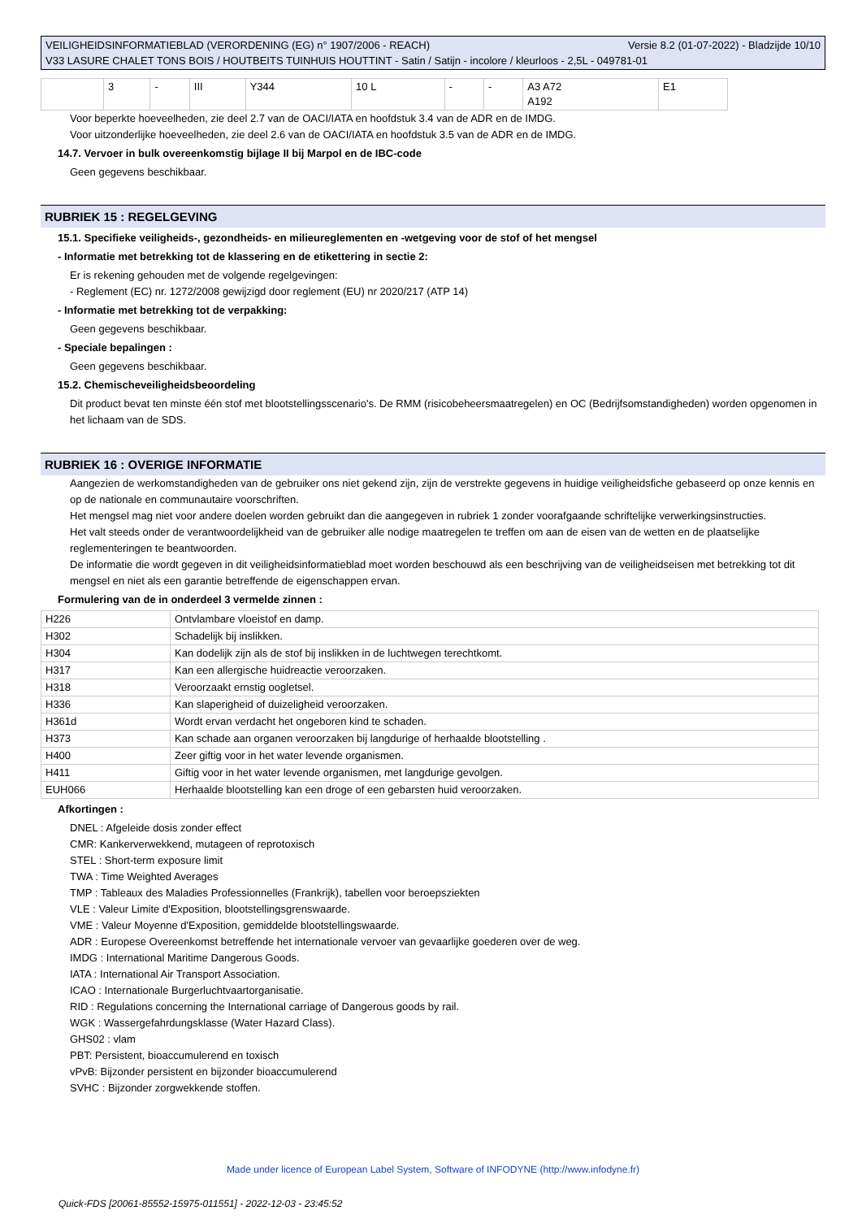VEILIGHEIDSINFORMATIEBLAD (VERORDENING (EG) n° 1907/2006 - REACH) Versie 8.2 (01-07-2022) - Bladzijde 10/10
V33 LASURE CHALET TONS BOIS / HOUTBEITS TUINHUIS HOUTTINT - Satin / Satijn - incolore / kleurloos - 2,5L - 049781-01
| | 3 | - | III | Y344 | 10 L | - | - | A3 A72 A192 | E1 |
Voor beperkte hoeveelheden, zie deel 2.7 van de OACI/IATA en hoofdstuk 3.4 van de ADR en de IMDG.
Voor uitzonderlijke hoeveelheden, zie deel 2.6 van de OACI/IATA en hoofdstuk 3.5 van de ADR en de IMDG.
14.7. Vervoer in bulk overeenkomstig bijlage II bij Marpol en de IBC-code
Geen gegevens beschikbaar.
RUBRIEK 15 : REGELGEVING
15.1. Specifieke veiligheids-, gezondheids- en milieureglementen en -wetgeving voor de stof of het mengsel
- Informatie met betrekking tot de klassering en de etikettering in sectie 2:
Er is rekening gehouden met de volgende regelgevingen:
- Reglement (EC) nr. 1272/2008 gewijzigd door reglement (EU) nr 2020/217 (ATP 14)
- Informatie met betrekking tot de verpakking:
Geen gegevens beschikbaar.
- Speciale bepalingen :
Geen gegevens beschikbaar.
15.2. Chemischeveiligheidsbeoordeling
Dit product bevat ten minste één stof met blootstellingsscenario's. De RMM (risicobeheersmaatregelen) en OC (Bedrijfsomstandigheden) worden opgenomen in het lichaam van de SDS.
RUBRIEK 16 : OVERIGE INFORMATIE
Aangezien de werkomstandigheden van de gebruiker ons niet gekend zijn, zijn de verstrekte gegevens in huidige veiligheidsfiche gebaseerd op onze kennis en op de nationale en communautaire voorschriften.
Het mengsel mag niet voor andere doelen worden gebruikt dan die aangegeven in rubriek 1 zonder voorafgaande schriftelijke verwerkingsinstructies.
Het valt steeds onder de verantwoordelijkheid van de gebruiker alle nodige maatregelen te treffen om aan de eisen van de wetten en de plaatselijke reglementeringen te beantwoorden.
De informatie die wordt gegeven in dit veiligheidsinformatieblad moet worden beschouwd als een beschrijving van de veiligheidseisen met betrekking tot dit mengsel en niet als een garantie betreffende de eigenschappen ervan.
Formulering van de in onderdeel 3 vermelde zinnen :
| H226 | Ontvlambare vloeistof en damp. |
| H302 | Schadelijk bij inslikken. |
| H304 | Kan dodelijk zijn als de stof bij inslikken in de luchtwegen terechtkomt. |
| H317 | Kan een allergische huidreactie veroorzaken. |
| H318 | Veroorzaakt ernstig oogletsel. |
| H336 | Kan slaperigheid of duizeligheid veroorzaken. |
| H361d | Wordt ervan verdacht het ongeboren kind te schaden. |
| H373 | Kan schade aan organen veroorzaken bij langdurige of herhaalde blootstelling . |
| H400 | Zeer giftig voor in het water levende organismen. |
| H411 | Giftig voor in het water levende organismen, met langdurige gevolgen. |
| EUH066 | Herhaalde blootstelling kan een droge of een gebarsten huid veroorzaken. |
Afkortingen :
DNEL : Afgeleide dosis zonder effect
CMR: Kankerverwekkend, mutageen of reprotoxisch
STEL : Short-term exposure limit
TWA : Time Weighted Averages
TMP : Tableaux des Maladies Professionnelles (Frankrijk), tabellen voor beroepsziekten
VLE : Valeur Limite d'Exposition, blootstellingsgrenswaarde.
VME : Valeur Moyenne d'Exposition, gemiddelde blootstellingswaarde.
ADR : Europese Overeenkomst betreffende het internationale vervoer van gevaarlijke goederen over de weg.
IMDG : International Maritime Dangerous Goods.
IATA : International Air Transport Association.
ICAO : Internationale Burgerluchtvaartorganisatie.
RID : Regulations concerning the International carriage of Dangerous goods by rail.
WGK : Wassergefahrdungsklasse (Water Hazard Class).
GHS02 : vlam
PBT: Persistent, bioaccumulerend en toxisch
vPvB: Bijzonder persistent en bijzonder bioaccumulerend
SVHC : Bijzonder zorgwekkende stoffen.
Made under licence of European Label System, Software of INFODYNE (http://www.infodyne.fr)
Quick-FDS [20061-85552-15975-011551] - 2022-12-03 - 23:45:52